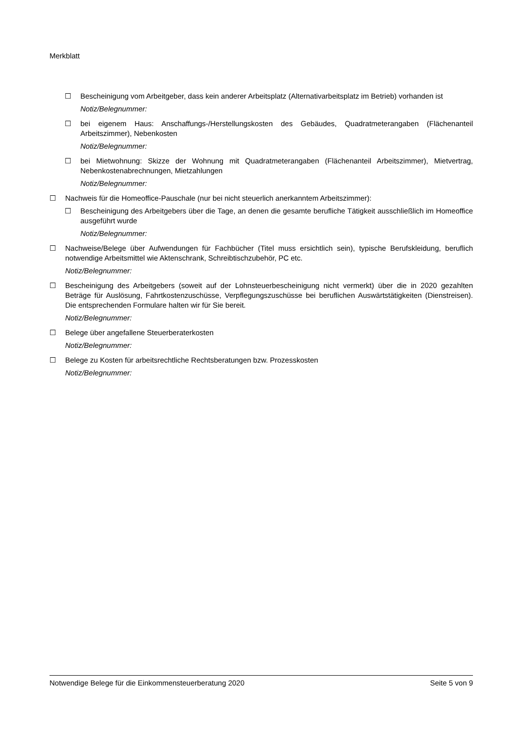Merkblatt
☐ Bescheinigung vom Arbeitgeber, dass kein anderer Arbeitsplatz (Alternativarbeitsplatz im Betrieb) vorhanden ist
Notiz/Belegnummer:
☐ bei eigenem Haus: Anschaffungs-/Herstellungskosten des Gebäudes, Quadratmeterangaben (Flächenanteil Arbeitszimmer), Nebenkosten
Notiz/Belegnummer:
☐ bei Mietwohnung: Skizze der Wohnung mit Quadratmeterangaben (Flächenanteil Arbeitszimmer), Mietvertrag, Nebenkostenabrechnungen, Mietzahlungen
Notiz/Belegnummer:
☐ Nachweis für die Homeoffice-Pauschale (nur bei nicht steuerlich anerkanntem Arbeitszimmer):
☐ Bescheinigung des Arbeitgebers über die Tage, an denen die gesamte berufliche Tätigkeit ausschließlich im Homeoffice ausgeführt wurde
Notiz/Belegnummer:
☐ Nachweise/Belege über Aufwendungen für Fachbücher (Titel muss ersichtlich sein), typische Berufskleidung, beruflich notwendige Arbeitsmittel wie Aktenschrank, Schreibtischzubehör, PC etc.
Notiz/Belegnummer:
☐ Bescheinigung des Arbeitgebers (soweit auf der Lohnsteuerbescheinigung nicht vermerkt) über die in 2020 gezahlten Beträge für Auslösung, Fahrtkostenzuschüsse, Verpflegungszuschüsse bei beruflichen Auswärtstätigkeiten (Dienstreisen). Die entsprechenden Formulare halten wir für Sie bereit.
Notiz/Belegnummer:
☐ Belege über angefallene Steuerberaterkosten
Notiz/Belegnummer:
☐ Belege zu Kosten für arbeitsrechtliche Rechtsberatungen bzw. Prozesskosten
Notiz/Belegnummer:
Notwendige Belege für die Einkommensteuerberatung 2020 Seite 5 von 9